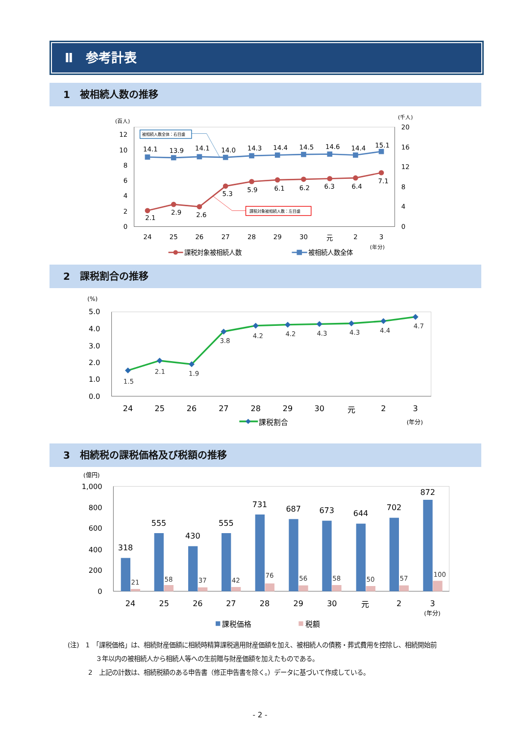Ⅱ　参考計表
1　被相続人数の推移
(百人)
(千人)
0
2
4
6
8
10
12
0
4
8
12
16
20
24
25
26
27
28
29
30
元
2
3
(年分)
14.1
13.9
14.1
14.0
14.3
14.4
14.5
14.6
14.4
15.1
2.1
2.9
2.6
5.3
5.9
6.1
6.2
6.3
6.4
7.1
被相続人数全体：右目盛
課税対象被相続人数：左目盛
課税対象被相続人数
被相続人数全体
2　課税割合の推移
(%)
0.0
1.0
2.0
3.0
4.0
5.0
24
25
26
27
28
29
30
元
2
3
(年分)
1.5
2.1
1.9
3.8
4.2
4.2
4.3
4.3
4.4
4.7
課税割合
3　相続税の課税価格及び税額の推移
(億円)
0
200
400
600
800
1,000
318
555
430
555
731
687
673
644
702
872
21
58
37
42
76
56
58
50
57
100
24
25
26
27
28
29
30
元
2
3
(年分)
課税価格
税額
(注)　1　「課税価格」は、相続財産価額に相続時精算課税適用財産価額を加え、被相続人の債務・葬式費用を控除し、相続開始前
３年以内の被相続人から相続人等への生前贈与財産価額を加えたものである。
2　上記の計数は、相続税額のある申告書（修正申告書を除く。）データに基づいて作成している。
- 2 -